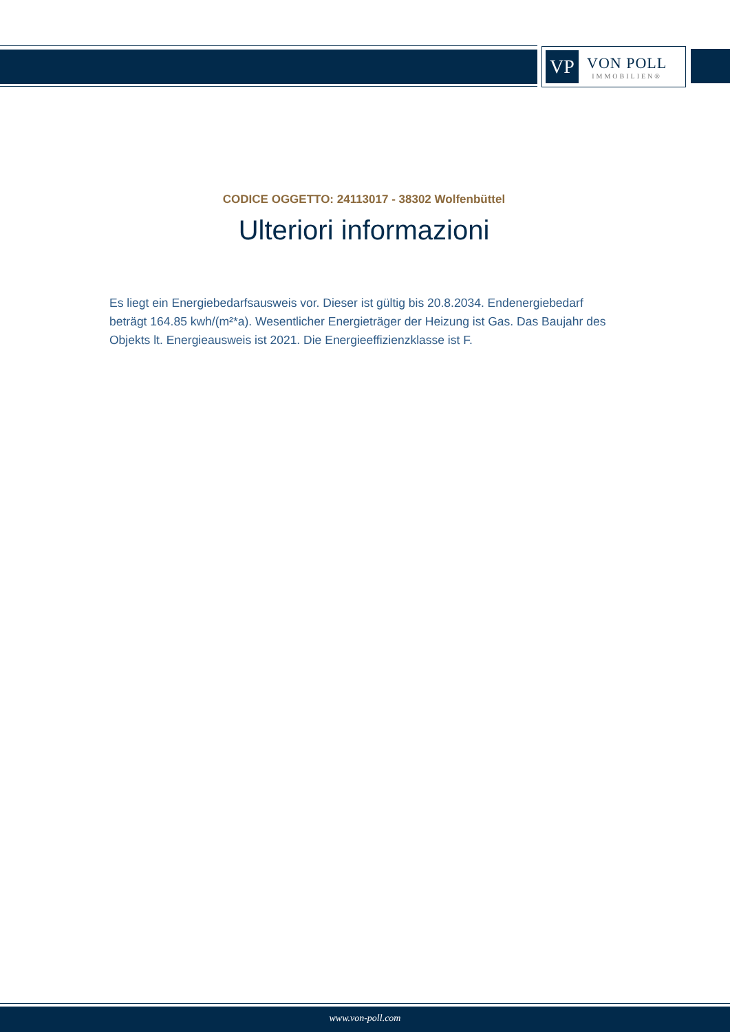VP
VON POLL
IMMOBILIEN®
CODICE OGGETTO: 24113017 - 38302 Wolfenbüttel
Ulteriori informazioni
Es liegt ein Energiebedarfsausweis vor. Dieser ist gültig bis 20.8.2034. Endenergiebedarf beträgt 164.85 kwh/(m²*a). Wesentlicher Energieträger der Heizung ist Gas. Das Baujahr des Objekts lt. Energieausweis ist 2021. Die Energieeffizienzklasse ist F.
www.von-poll.com